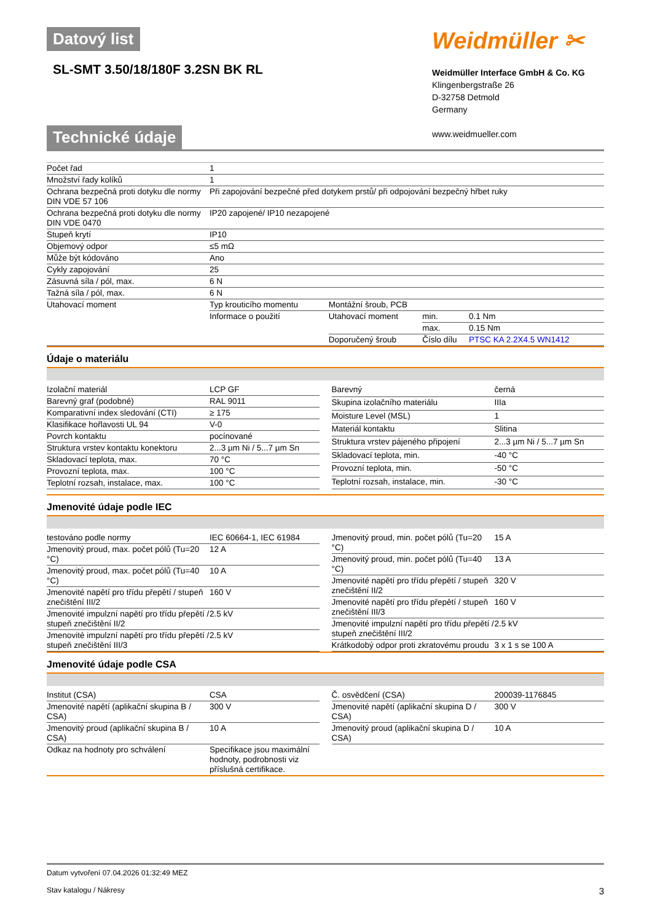Datový list
SL-SMT 3.50/18/180F 3.2SN BK RL
Weidmüller ✂
Weidmüller Interface GmbH & Co. KG
Klingenbergstraße 26
D-32758 Detmold
Germany
www.weidmueller.com
Technické údaje
| Počet řad | 1 | | | |
| Množství řady kolíků | 1 | | | |
| Ochrana bezpečná proti dotyku dle normy DIN VDE 57 106 | Při zapojování bezpečné před dotykem prstů/ při odpojování bezpečný hřbet ruky | | | |
| Ochrana bezpečná proti dotyku dle normy DIN VDE 0470 | IP20 zapojené/ IP10 nezapojené | | | |
| Stupeň krytí | IP10 | | | |
| Objemový odpor | ≤5 mΩ | | | |
| Může být kódováno | Ano | | | |
| Cykly zapojování | 25 | | | |
| Zásuvná síla / pól, max. | 6 N | | | |
| Tažná síla / pól, max. | 6 N | | | |
| Utahovací moment | Typ krouticího momentu | Montážní šroub, PCB | | |
| | Informace o použití | Utahovací moment | min. | 0.1 Nm |
| | | | max. | 0.15 Nm |
| | | Doporučený šroub | Číslo dílu | PTSC KA 2.2X4.5 WN1412 |
Údaje o materiálu
| Izolační materiál | LCP GF |
| Barevný graf (podobné) | RAL 9011 |
| Komparativní index sledování (CTI) | ≥ 175 |
| Klasifikace hořlavosti UL 94 | V-0 |
| Povrch kontaktu | pocínované |
| Struktura vrstev kontaktu konektoru | 2...3 µm Ni / 5...7 µm Sn |
| Skladovací teplota, max. | 70 °C |
| Provozní teplota, max. | 100 °C |
| Teplotní rozsah, instalace, max. | 100 °C |
| Barevný | černá |
| Skupina izolačního materiálu | IIIa |
| Moisture Level (MSL) | 1 |
| Materiál kontaktu | Slitina |
| Struktura vrstev pájeného připojení | 2...3 µm Ni / 5...7 µm Sn |
| Skladovací teplota, min. | -40 °C |
| Provozní teplota, min. | -50 °C |
| Teplotní rozsah, instalace, min. | -30 °C |
Jmenovité údaje podle IEC
| testováno podle normy | IEC 60664-1, IEC 61984 |
| Jmenovitý proud, max. počet pólů (Tu=20 °C) | 12 A |
| Jmenovitý proud, max. počet pólů (Tu=40 °C) | 10 A |
| Jmenovité napětí pro třídu přepětí / stupeň znečištění III/2 | 160 V |
| Jmenovité impulzní napětí pro třídu přepětí / stupeň znečištění II/2 | 2.5 kV |
| Jmenovité impulzní napětí pro třídu přepětí / stupeň znečištění III/3 | 2.5 kV |
| Jmenovitý proud, min. počet pólů (Tu=20 °C) | 15 A |
| Jmenovitý proud, min. počet pólů (Tu=40 °C) | 13 A |
| Jmenovité napětí pro třídu přepětí / stupeň znečištění II/2 | 320 V |
| Jmenovité napětí pro třídu přepětí / stupeň znečištění III/3 | 160 V |
| Jmenovité impulzní napětí pro třídu přepětí / stupeň znečištění III/2 | 2.5 kV |
| Krátkodobý odpor proti zkratovému proudu | 3 x 1 s se 100 A |
Jmenovité údaje podle CSA
| Institut (CSA) | CSA |
| Jmenovité napětí (aplikační skupina B / CSA) | 300 V |
| Jmenovitý proud (aplikační skupina B / CSA) | 10 A |
| Odkaz na hodnoty pro schválení | Specifikace jsou maximální hodnoty, podrobnosti viz příslušná certifikace. |
| Č. osvědčení (CSA) | 200039-1176845 |
| Jmenovité napětí (aplikační skupina D / CSA) | 300 V |
| Jmenovitý proud (aplikační skupina D / CSA) | 10 A |
Datum vytvoření 07.04.2026 01:32:49 MEZ
Stav katalogu / Nákresy 3